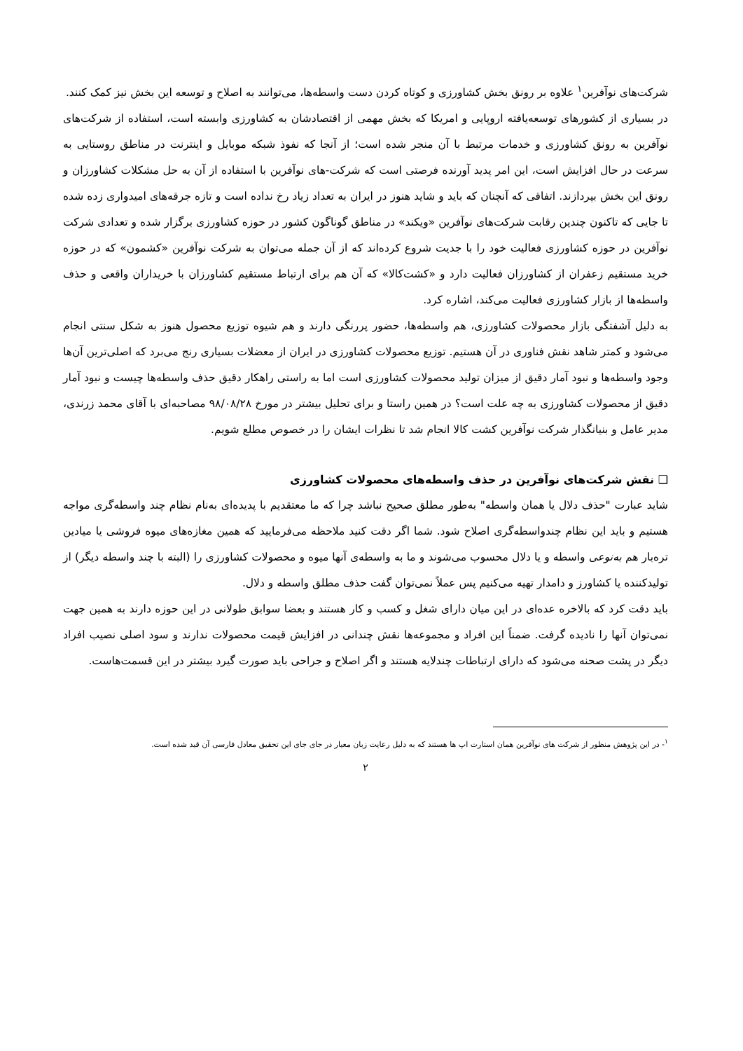شرکت‌های نوآفرین<sup>۱</sup> علاوه بر رونق بخش کشاورزی و کوتاه کردن دست واسطه‌ها، می‌توانند به اصلاح و توسعه این بخش نیز کمک کنند.
در بسیاری از کشورهای توسعه‌یافته اروپایی و امریکا که بخش مهمی از اقتصادشان به کشاورزی وابسته است، استفاده از شرکت‌های نوآفرین به رونق کشاورزی و خدمات مرتبط با آن منجر شده است؛ از آنجا که نفوذ شبکه موبایل و اینترنت در مناطق روستایی به سرعت در حال افزایش است، این امر پدید آورنده فرصتی است که شرکت-های نوآفرین با استفاده از آن به حل مشکلات کشاورزان و رونق این بخش بپردازند. اتفاقی که آنچنان که باید و شاید هنوز در ایران به تعداد زیاد رخ نداده است و تازه جرقه‌های امیدواری زده شده تا جایی که تاکنون چندین رقابت شرکت‌های نوآفرین «ویکند» در مناطق گوناگون کشور در حوزه کشاورزی برگزار شده و تعدادی شرکت نوآفرین در حوزه کشاورزی فعالیت خود را با جدیت شروع کرده‌اند که از آن جمله می‌توان به شرکت نوآفرین «کشمون» که در حوزه خرید مستقیم زعفران از کشاورزان فعالیت دارد و «کشت‌کالا» که آن هم برای ارتباط مستقیم کشاورزان با خریداران واقعی و حذف واسطه‌ها از بازار کشاورزی فعالیت می‌کند، اشاره کرد.
به دلیل آشفتگی بازار محصولات کشاورزی، هم واسطه‌ها، حضور پررنگی دارند و هم شیوه توزیع محصول هنوز به شکل سنتی انجام می‌شود و کمتر شاهد نقش فناوری در آن هستیم. توزیع محصولات کشاورزی در ایران از معضلات بسیاری رنج می‌برد که اصلی‌ترین آن‌ها وجود واسطه‌ها و نبود آمار دقیق از میزان تولید محصولات کشاورزی است اما به راستی راهکار دقیق حذف واسطه‌ها چیست و نبود آمار دقیق از محصولات کشاورزی به چه علت است؟ در همین راستا و برای تحلیل بیشتر در مورخ ۹۸/۰۸/۲۸ مصاحبه‌ای با آقای محمد زرندی، مدیر عامل و بنیانگذار شرکت نوآفرین کشت کالا انجام شد تا نظرات ایشان را در خصوص مطلع شویم.
❑ نقش شرکت‌های نوآفرین در حذف واسطه‌های محصولات کشاورزی
شاید عبارت "حذف دلال یا همان واسطه" به‌طور مطلق صحیح نباشد چرا که ما معتقدیم با پدیده‌ای به‌نام نظام چند واسطه‌گری مواجه هستیم و باید این نظام چندواسطه‌گری اصلاح شود. شما اگر دقت کنید ملاحظه می‌فرمایید که همین مغازه‌های میوه فروشی یا میادین تره‌بار هم به‌نوعی واسطه و یا دلال محسوب می‌شوند و ما به واسطه‌ی آنها میوه و محصولات کشاورزی را (البته با چند واسطه دیگر) از تولیدکننده یا کشاورز و دامدار تهیه می‌کنیم پس عملاً نمی‌توان گفت حذف مطلق واسطه و دلال.
باید دقت کرد که بالاخره عده‌ای در این میان دارای شغل و کسب و کار هستند و بعضا سوابق طولانی در این حوزه دارند به همین جهت نمی‌توان آنها را نادیده گرفت. ضمناً این افراد و مجموعه‌ها نقش چندانی در افزایش قیمت محصولات ندارند و سود اصلی نصیب افراد دیگر در پشت صحنه می‌شود که دارای ارتباطات چندلایه هستند و اگر اصلاح و جراحی باید صورت گیرد بیشتر در این قسمت‌هاست.
<sup>۱</sup>- در این پژوهش منظور از شرکت های نوآفرین همان استارت اپ ها هستند که به دلیل رعایت زبان معیار در جای جای این تحقیق معادل فارسی آن قید شده است.
۲